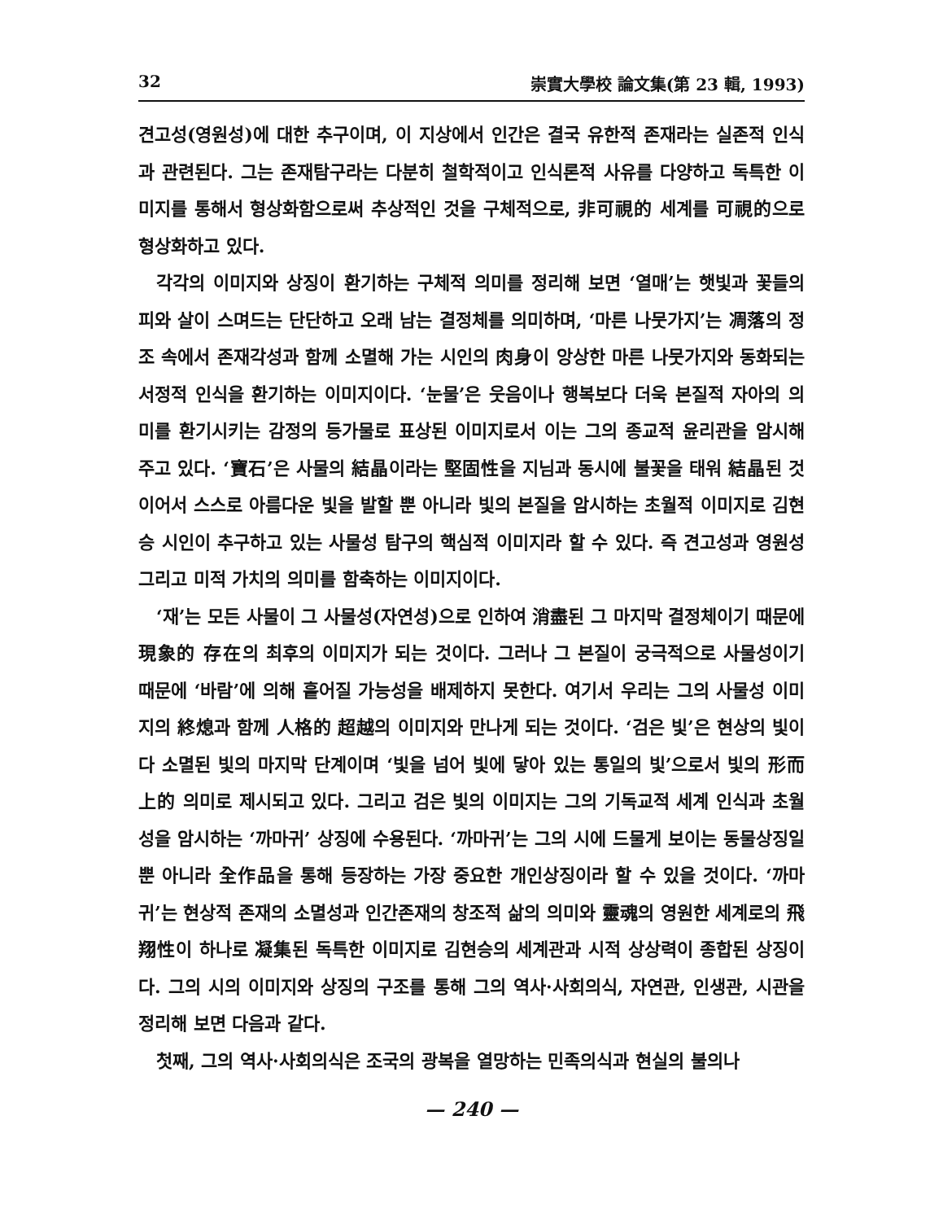32 崇實大學校 論文集(第 23 輯, 1993)
견고성(영원성)에 대한 추구이며, 이 지상에서 인간은 결국 유한적 존재라는 실존적 인식과 관련된다. 그는 존재탐구라는 다분히 철학적이고 인식론적 사유를 다양하고 독특한 이미지를 통해서 형상화함으로써 추상적인 것을 구체적으로, 非可視的 세계를 可視的으로 형상화하고 있다.
각각의 이미지와 상징이 환기하는 구체적 의미를 정리해 보면 ‘열매’는 햇빛과 꽃들의 피와 살이 스며드는 단단하고 오래 남는 결정체를 의미하며, ‘마른 나뭇가지’는 凋落의 정조 속에서 존재각성과 함께 소멸해 가는 시인의 肉身이 앙상한 마른 나뭇가지와 동화되는 서정적 인식을 환기하는 이미지이다. ‘눈물’은 웃음이나 행복보다 더욱 본질적 자아의 의미를 환기시키는 감정의 등가물로 표상된 이미지로서 이는 그의 종교적 윤리관을 암시해 주고 있다. ‘寶石’은 사물의 結晶이라는 堅固性을 지님과 동시에 불꽃을 태워 結晶된 것이어서 스스로 아름다운 빛을 발할 뿐 아니라 빛의 본질을 암시하는 초월적 이미지로 김현승 시인이 추구하고 있는 사물성 탐구의 핵심적 이미지라 할 수 있다. 즉 견고성과 영원성 그리고 미적 가치의 의미를 함축하는 이미지이다.
‘재’는 모든 사물이 그 사물성(자연성)으로 인하여 消盡된 그 마지막 결정체이기 때문에 現象的 存在의 최후의 이미지가 되는 것이다. 그러나 그 본질이 궁극적으로 사물성이기 때문에 ‘바람’에 의해 흩어질 가능성을 배제하지 못한다. 여기서 우리는 그의 사물성 이미지의 終熄과 함께 人格的 超越의 이미지와 만나게 되는 것이다. ‘검은 빛’은 현상의 빛이 다 소멸된 빛의 마지막 단계이며 ‘빛을 넘어 빛에 닿아 있는 통일의 빛’으로서 빛의 形而上的 의미로 제시되고 있다. 그리고 검은 빛의 이미지는 그의 기독교적 세계 인식과 초월성을 암시하는 ‘까마귀’ 상징에 수용된다. ‘까마귀’는 그의 시에 드물게 보이는 동물상징일 뿐 아니라 全作品을 통해 등장하는 가장 중요한 개인상징이라 할 수 있을 것이다. ‘까마귀’는 현상적 존재의 소멸성과 인간존재의 창조적 삶의 의미와 靈魂의 영원한 세계로의 飛翔性이 하나로 凝集된 독특한 이미지로 김현승의 세계관과 시적 상상력이 종합된 상징이다. 그의 시의 이미지와 상징의 구조를 통해 그의 역사·사회의식, 자연관, 인생관, 시관을 정리해 보면 다음과 같다.
첫째, 그의 역사·사회의식은 조국의 광복을 열망하는 민족의식과 현실의 불의나
— 240 —